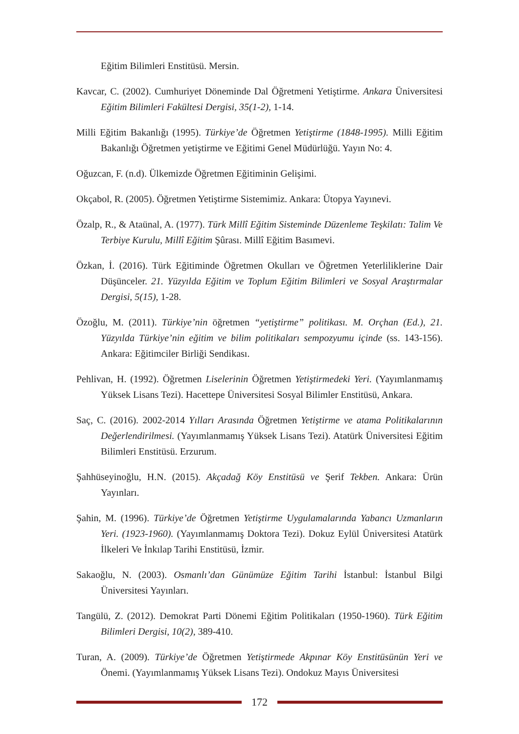Eğitim Bilimleri Enstitüsü. Mersin.
Kavcar, C. (2002). Cumhuriyet Döneminde Dal Öğretmeni Yetiştirme. Ankara Üniversitesi Eğitim Bilimleri Fakültesi Dergisi, 35(1-2), 1-14.
Milli Eğitim Bakanlığı (1995). Türkiye’de Öğretmen Yetiştirme (1848-1995). Milli Eğitim Bakanlığı Öğretmen yetiştirme ve Eğitimi Genel Müdürlüğü. Yayın No: 4.
Oğuzcan, F. (n.d). Ülkemizde Öğretmen Eğitiminin Gelişimi.
Okçabol, R. (2005). Öğretmen Yetiştirme Sistemimiz. Ankara: Ütopya Yayınevi.
Özalp, R., & Ataünal, A. (1977). Türk Millî Eğitim Sisteminde Düzenleme Teşkilatı: Talim Ve Terbiye Kurulu, Millî Eğitim Şûrası. Millî Eğitim Basımevi.
Özkan, İ. (2016). Türk Eğitiminde Öğretmen Okulları ve Öğretmen Yeterliliklerine Dair Düşünceler. 21. Yüzyılda Eğitim ve Toplum Eğitim Bilimleri ve Sosyal Araştırmalar Dergisi, 5(15), 1-28.
Özoğlu, M. (2011). Türkiye’nin öğretmen “yetiştirme” politikası. M. Orçhan (Ed.), 21. Yüzyılda Türkiye’nin eğitim ve bilim politikaları sempozyumu içinde (ss. 143-156). Ankara: Eğitimciler Birliği Sendikası.
Pehlivan, H. (1992). Öğretmen Liselerinin Öğretmen Yetiştirmedeki Yeri. (Yayımlanmamış Yüksek Lisans Tezi). Hacettepe Üniversitesi Sosyal Bilimler Enstitüsü, Ankara.
Saç, C. (2016). 2002-2014 Yılları Arasında Öğretmen Yetiştirme ve atama Politikalarının Değerlendirilmesi. (Yayımlanmamış Yüksek Lisans Tezi). Atatürk Üniversitesi Eğitim Bilimleri Enstitüsü. Erzurum.
Şahhüseyinoğlu, H.N. (2015). Akçadağ Köy Enstitüsü ve Şerif Tekben. Ankara: Ürün Yayınları.
Şahin, M. (1996). Türkiye’de Öğretmen Yetiştirme Uygulamalarında Yabancı Uzmanların Yeri. (1923-1960). (Yayımlanmamış Doktora Tezi). Dokuz Eylül Üniversitesi Atatürk İlkeleri Ve İnkılap Tarihi Enstitüsü, İzmir.
Sakaoğlu, N. (2003). Osmanlı’dan Günümüze Eğitim Tarihi İstanbul: İstanbul Bilgi Üniversitesi Yayınları.
Tangülü, Z. (2012). Demokrat Parti Dönemi Eğitim Politikaları (1950-1960). Türk Eğitim Bilimleri Dergisi, 10(2), 389-410.
Turan, A. (2009). Türkiye’de Öğretmen Yetiştirmede Akpınar Köy Enstitüsünün Yeri ve Önemi. (Yayımlanmamış Yüksek Lisans Tezi). Ondokuz Mayıs Üniversitesi
172